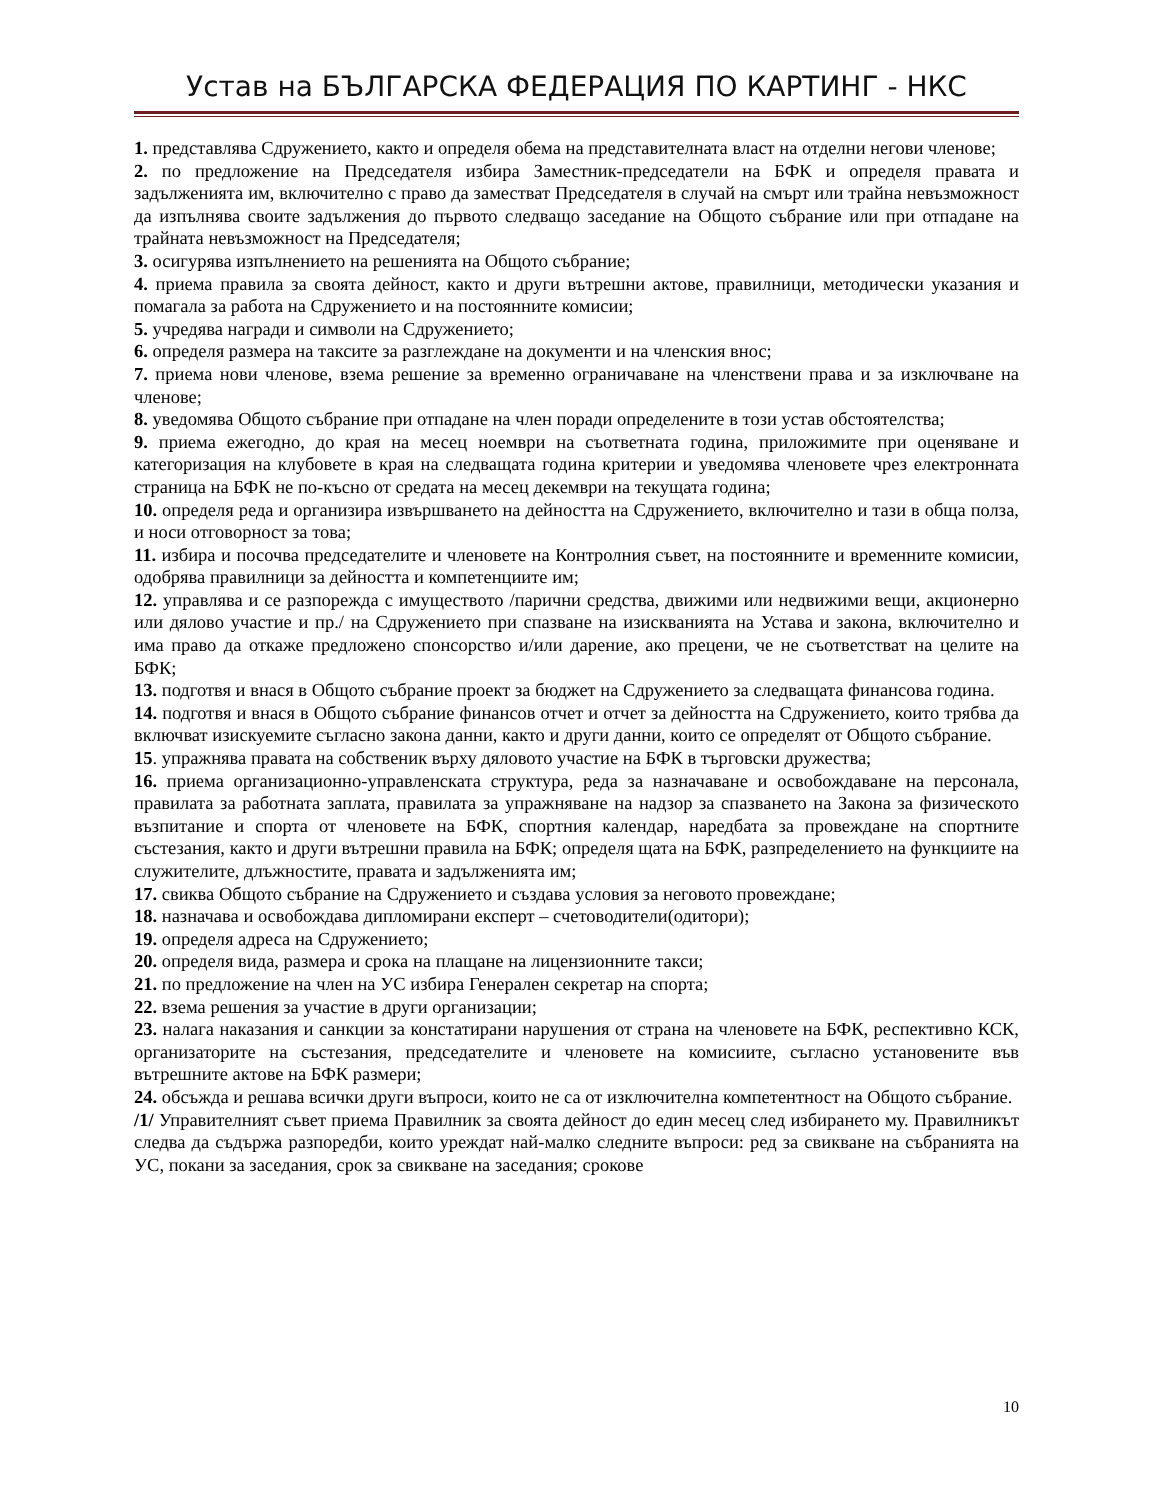Устав на БЪЛГАРСКА ФЕДЕРАЦИЯ ПО КАРТИНГ - НКС
1. представлява Сдружението, както и определя обема на представителната власт на отделни негови членове;
2. по предложение на Председателя избира Заместник-председатели на БФК и определя правата и задълженията им, включително с право да заместват Председателя в случай на смърт или трайна невъзможност да изпълнява своите задължения до първото следващо заседание на Общото събрание или при отпадане на трайната невъзможност на Председателя;
3. осигурява изпълнението на решенията на Общото събрание;
4. приема правила за своята дейност, както и други вътрешни актове, правилници, методически указания и помагала за работа на Сдружението и на постоянните комисии;
5. учредява награди и символи на Сдружението;
6. определя размера на таксите за разглеждане на документи и на членския внос;
7. приема нови членове, взема решение за временно ограничаване на членствени права и за изключване на членове;
8. уведомява Общото събрание при отпадане на член поради определените в този устав обстоятелства;
9. приема ежегодно, до края на месец ноември на съответната година, приложимите при оценяване и категоризация на клубовете в края на следващата година критерии и уведомява членовете чрез електронната страница на БФК не по-късно от средата на месец декември на текущата година;
10. определя реда и организира извършването на дейността на Сдружението, включително и тази в обща полза, и носи отговорност за това;
11. избира и посочва председателите и членовете на Контролния съвет, на постоянните и временните комисии, одобрява правилници за дейността и компетенциите им;
12. управлява и се разпорежда с имуществото /парични средства, движими или недвижими вещи, акционерно или дялово участие и пр./ на Сдружението при спазване на изискванията на Устава и закона, включително и има право да откаже предложено спонсорство и/или дарение, ако прецени, че не съответстват на целите на БФК;
13. подготвя и внася в Общото събрание проект за бюджет на Сдружението за следващата финансова година.
14. подготвя и внася в Общото събрание финансов отчет и отчет за дейността на Сдружението, които трябва да включват изискуемите съгласно закона данни, както и други данни, които се определят от Общото събрание.
15. упражнява правата на собственик върху дяловото участие на БФК в търговски дружества;
16. приема организационно-управленската структура, реда за назначаване и освобождаване на персонала, правилата за работната заплата, правилата за упражняване на надзор за спазването на Закона за физическото възпитание и спорта от членовете на БФК, спортния календар, наредбата за провеждане на спортните състезания, както и други вътрешни правила на БФК; определя щата на БФК, разпределението на функциите на служителите, длъжностите, правата и задълженията им;
17. свиква Общото събрание на Сдружението и създава условия за неговото провеждане;
18. назначава и освобождава дипломирани експерт – счетоводители(одитори);
19. определя адреса на Сдружението;
20. определя вида, размера и срока на плащане на лицензионните такси;
21. по предложение на член на УС избира Генерален секретар на спорта;
22. взема решения за участие в други организации;
23. налага наказания и санкции за констатирани нарушения от страна на членовете на БФК, респективно КСК, организаторите на състезания, председателите и членовете на комисиите, съгласно установените във вътрешните актове на БФК размери;
24. обсъжда и решава всички други въпроси, които не са от изключителна компетентност на Общото събрание.
/1/ Управителният съвет приема Правилник за своята дейност до един месец след избирането му. Правилникът следва да съдържа разпоредби, които уреждат най-малко следните въпроси: ред за свикване на събранията на УС, покани за заседания, срок за свикване на заседания; срокове
10